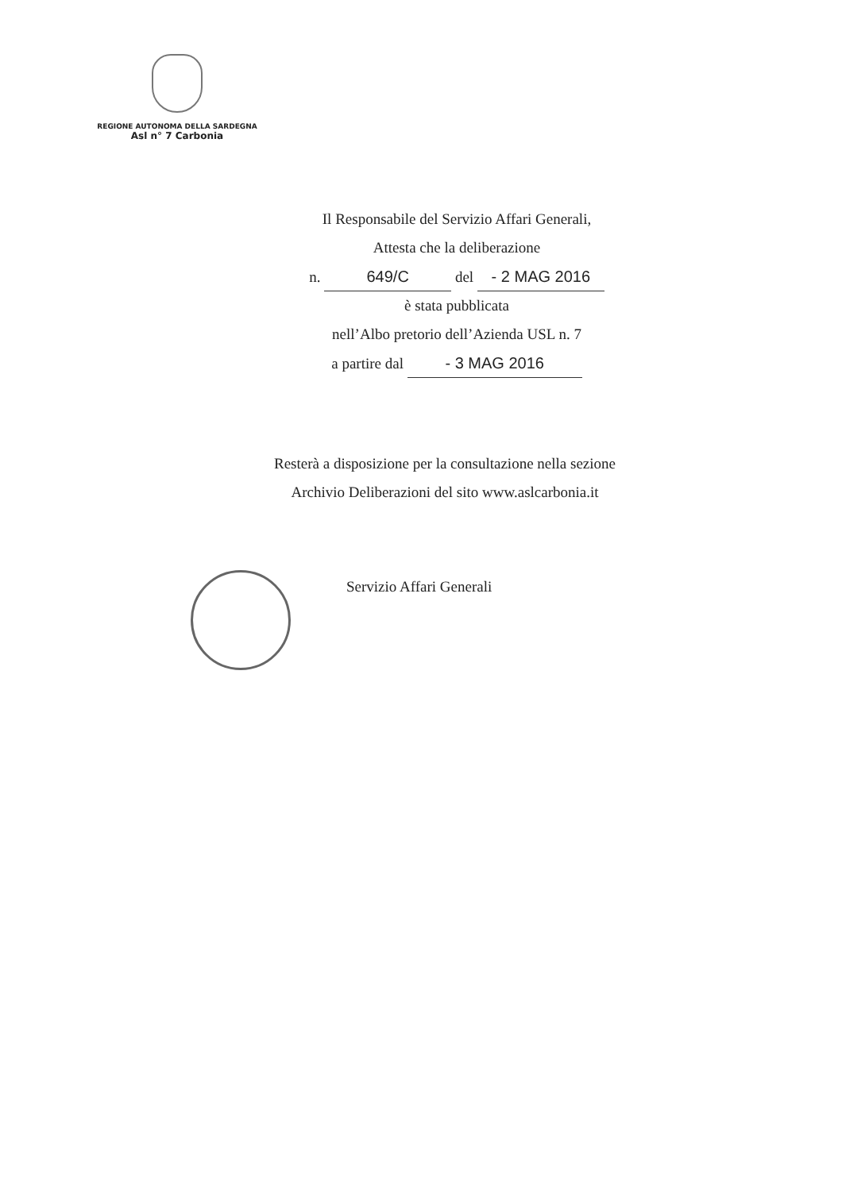REGIONE AUTONOMA DELLA SARDEGNA
Asl n° 7 Carbonia
Il Responsabile del Servizio Affari Generali,
Attesta che la deliberazione
n. 649/C del - 2 MAG 2016
è stata pubblicata
nell’Albo pretorio dell’Azienda USL n. 7
a partire dal - 3 MAG 2016
Resterà a disposizione per la consultazione nella sezione
Archivio Deliberazioni del sito www.aslcarbonia.it
Servizio Affari Generali